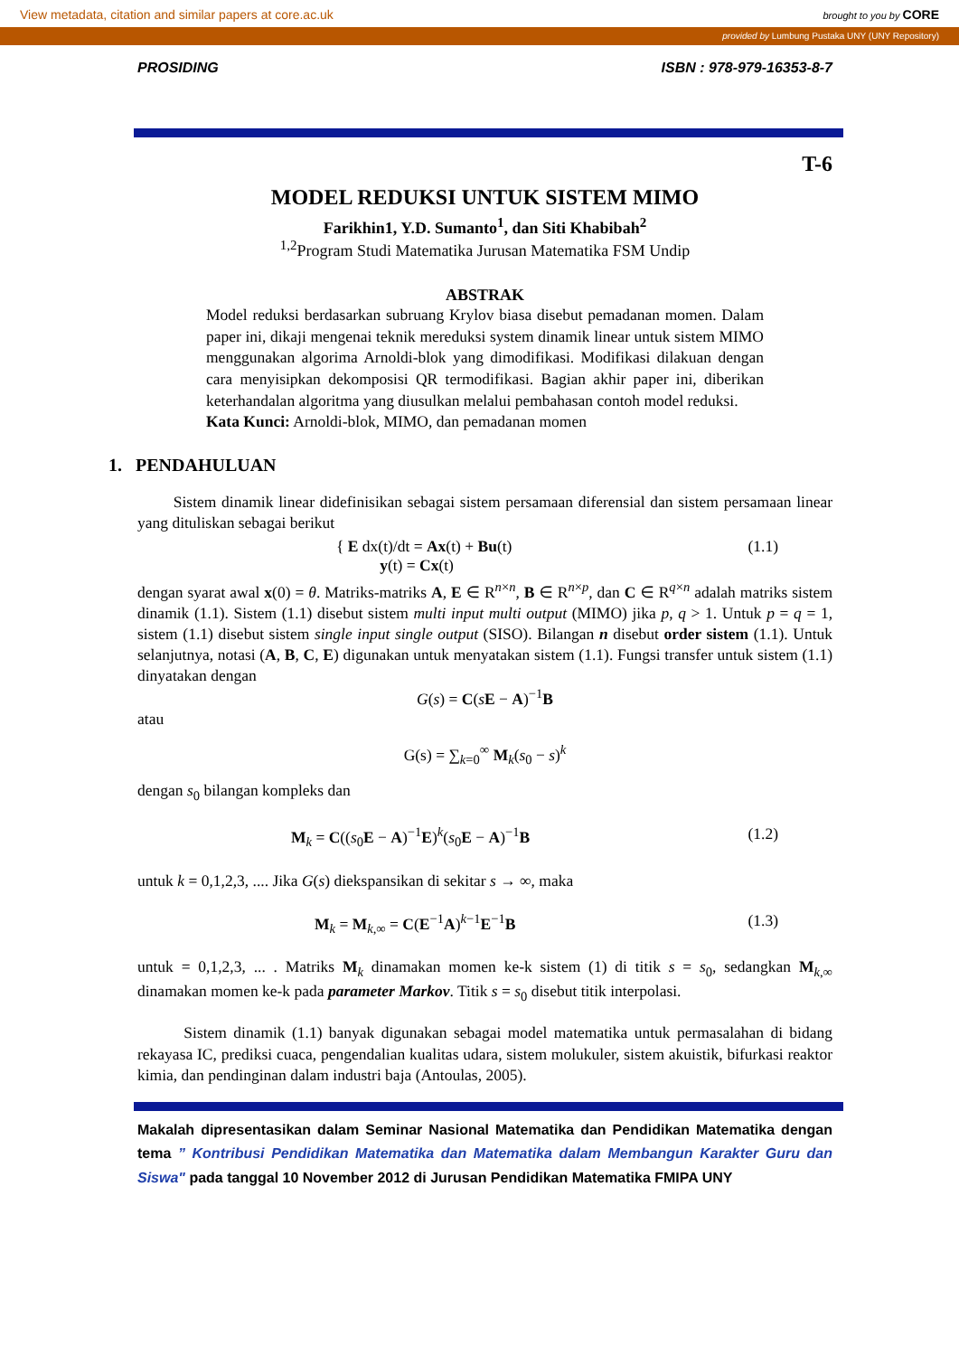View metadata, citation and similar papers at core.ac.uk brought to you by CORE
provided by Lumbung Pustaka UNY (UNY Repository)
PROSIDING ISBN : 978-979-16353-8-7
T-6
MODEL REDUKSI UNTUK SISTEM MIMO
Farikhin1, Y.D. Sumanto<sup>1</sup>, dan Siti Khabibah<sup>2</sup>
<sup>1,2</sup>Program Studi Matematika Jurusan Matematika FSM Undip
ABSTRAK
Model reduksi berdasarkan subruang Krylov biasa disebut pemadanan momen. Dalam paper ini, dikaji mengenai teknik mereduksi system dinamik linear untuk sistem MIMO menggunakan algorima Arnoldi-blok yang dimodifikasi. Modifikasi dilakuan dengan cara menyisipkan dekomposisi QR termodifikasi. Bagian akhir paper ini, diberikan keterhandalan algoritma yang diusulkan melalui pembahasan contoh model reduksi.
Kata Kunci: Arnoldi-blok, MIMO, dan pemadanan momen
1. PENDAHULUAN
Sistem dinamik linear didefinisikan sebagai sistem persamaan diferensial dan sistem persamaan linear yang dituliskan sebagai berikut
{ E dx(t)/dt = Ax(t) + Bu(t)
y(t) = Cx(t) (1.1)
dengan syarat awal x(0) = θ. Matriks-matriks A, E ∈ R<sup>n×n</sup>, B ∈ R<sup>n×p</sup>, dan C ∈ R<sup>q×n</sup> adalah matriks sistem dinamik (1.1). Sistem (1.1) disebut sistem multi input multi output (MIMO) jika p, q > 1. Untuk p = q = 1, sistem (1.1) disebut sistem single input single output (SISO). Bilangan n disebut order sistem (1.1). Untuk selanjutnya, notasi (A, B, C, E) digunakan untuk menyatakan sistem (1.1). Fungsi transfer untuk sistem (1.1) dinyatakan dengan
G(s) = C(sE − A)<sup>−1</sup>B
atau
G(s) = ∑<sub>k=0</sub><sup>∞</sup> M<sub>k</sub>(s<sub>0</sub> − s)<sup>k</sup>
dengan s<sub>0</sub> bilangan kompleks dan
M<sub>k</sub> = C((s<sub>0</sub>E − A)<sup>−1</sup>E)<sup>k</sup>(s<sub>0</sub>E − A)<sup>−1</sup>B (1.2)
untuk k = 0,1,2,3, .... Jika G(s) diekspansikan di sekitar s → ∞, maka
M<sub>k</sub> = M<sub>k,∞</sub> = C(E<sup>−1</sup>A)<sup>k−1</sup>E<sup>−1</sup>B (1.3)
untuk = 0,1,2,3, ... . Matriks M<sub>k</sub> dinamakan momen ke-k sistem (1) di titik s = s<sub>0</sub>, sedangkan M<sub>k,∞</sub> dinamakan momen ke-k pada parameter Markov. Titik s = s<sub>0</sub> disebut titik interpolasi.
Sistem dinamik (1.1) banyak digunakan sebagai model matematika untuk permasalahan di bidang rekayasa IC, prediksi cuaca, pengendalian kualitas udara, sistem molukuler, sistem akuistik, bifurkasi reaktor kimia, dan pendinginan dalam industri baja (Antoulas, 2005).
Makalah dipresentasikan dalam Seminar Nasional Matematika dan Pendidikan Matematika dengan tema ” Kontribusi Pendidikan Matematika dan Matematika dalam Membangun Karakter Guru dan Siswa" pada tanggal 10 November 2012 di Jurusan Pendidikan Matematika FMIPA UNY